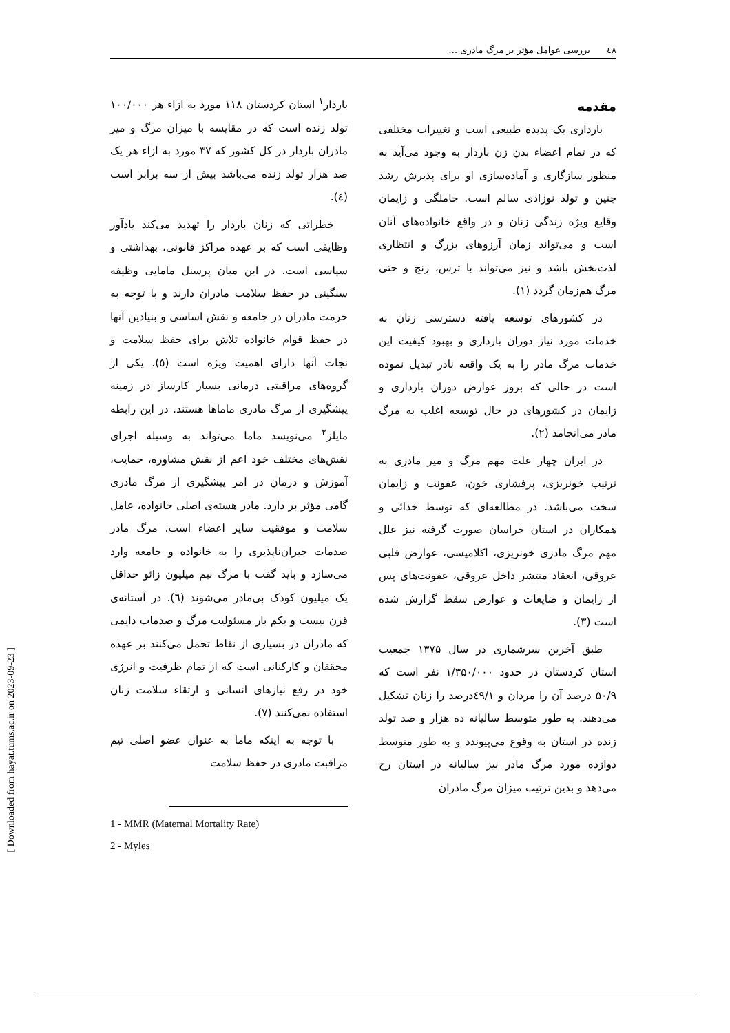٤٨ بررسی عوامل مؤثر بر مرگ مادری …
مقدمه
بارداری یک پدیده طبیعی است و تغییرات مختلفی که در تمام اعضاء بدن زن باردار به وجود می‌آید به منظور سازگاری و آماده‌سازی او برای پذیرش رشد جنین و تولد نوزادی سالم است. حاملگی و زایمان وقایع ویژه زندگی زنان و در واقع خانواده‌های آنان است و می‌تواند زمان آرزوهای بزرگ و انتظاری لذت‌بخش باشد و نیز می‌تواند با ترس، رنج و حتی مرگ هم‌زمان گردد (۱).
در کشورهای توسعه یافته دسترسی زنان به خدمات مورد نیاز دوران بارداری و بهبود کیفیت این خدمات مرگ مادر را به یک واقعه نادر تبدیل نموده است در حالی که بروز عوارض دوران بارداری و زایمان در کشورهای در حال توسعه اغلب به مرگ مادر می‌انجامد (۲).
در ایران چهار علت مهم مرگ و میر مادری به ترتیب خونریزی، پرفشاری خون، عفونت و زایمان سخت می‌باشد. در مطالعه‌ای که توسط خدائی و همکاران در استان خراسان صورت گرفته نیز علل مهم مرگ مادری خونریزی، اکلامپسی، عوارض قلبی عروقی، انعقاد منتشر داخل عروقی، عفونت‌های پس از زایمان و ضایعات و عوارض سقط گزارش شده است (۳).
طبق آخرین سرشماری در سال ۱۳۷۵ جمعیت استان کردستان در حدود ۱/۳۵۰/۰۰۰ نفر است که ۵۰/۹ درصد آن را مردان و ٤۹/۱درصد را زنان تشکیل می‌دهند. به طور متوسط سالیانه ده هزار و صد تولد زنده در استان به وقوع می‌پیوندد و به طور متوسط دوازده مورد مرگ مادر نیز سالیانه در استان رخ می‌دهد و بدین ترتیب میزان مرگ مادران
باردار<sup>۱</sup> استان کردستان ۱۱۸ مورد به ازاء هر ۱۰۰/۰۰۰ تولد زنده است که در مقایسه با میزان مرگ و میر مادران باردار در کل کشور که ۳۷ مورد به ازاء هر یک صد هزار تولد زنده می‌باشد بیش از سه برابر است (٤).
خطراتی که زنان باردار را تهدید می‌کند یادآور وظایفی است که بر عهده مراکز قانونی، بهداشتی و سیاسی است. در این میان پرسنل مامایی وظیفه سنگینی در حفظ سلامت مادران دارند و با توجه به حرمت مادران در جامعه و نقش اساسی و بنیادین آنها در حفظ قوام خانواده تلاش برای حفظ سلامت و نجات آنها دارای اهمیت ویژه است (٥). یکی از گروه‌های مراقبتی درمانی بسیار کارساز در زمینه پیشگیری از مرگ مادری ماماها هستند. در این رابطه مایلز<sup>۲</sup> می‌نویسد ماما می‌تواند به وسیله اجرای نقش‌های مختلف خود اعم از نقش مشاوره، حمایت، آموزش و درمان در امر پیشگیری از مرگ مادری گامی مؤثر بر دارد. مادر هسته‌ی اصلی خانواده، عامل سلامت و موفقیت سایر اعضاء است. مرگ مادر صدمات جبران‌ناپذیری را به خانواده و جامعه وارد می‌سازد و باید گفت با مرگ نیم میلیون زائو حداقل یک میلیون کودک بی‌مادر می‌شوند (٦). در آستانه‌ی قرن بیست و یکم بار مسئولیت مرگ و صدمات دایمی که مادران در بسیاری از نقاط تحمل می‌کنند بر عهده محققان و کارکنانی است که از تمام ظرفیت و انرژی خود در رفع نیازهای انسانی و ارتقاء سلامت زنان استفاده نمی‌کنند (۷).
با توجه به اینکه ماما به عنوان عضو اصلی تیم مراقبت مادری در حفظ سلامت
1 - MMR (Maternal Mortality Rate)
2 - Myles
[ Downloaded from hayat.tums.ac.ir on 2023-09-23 ]